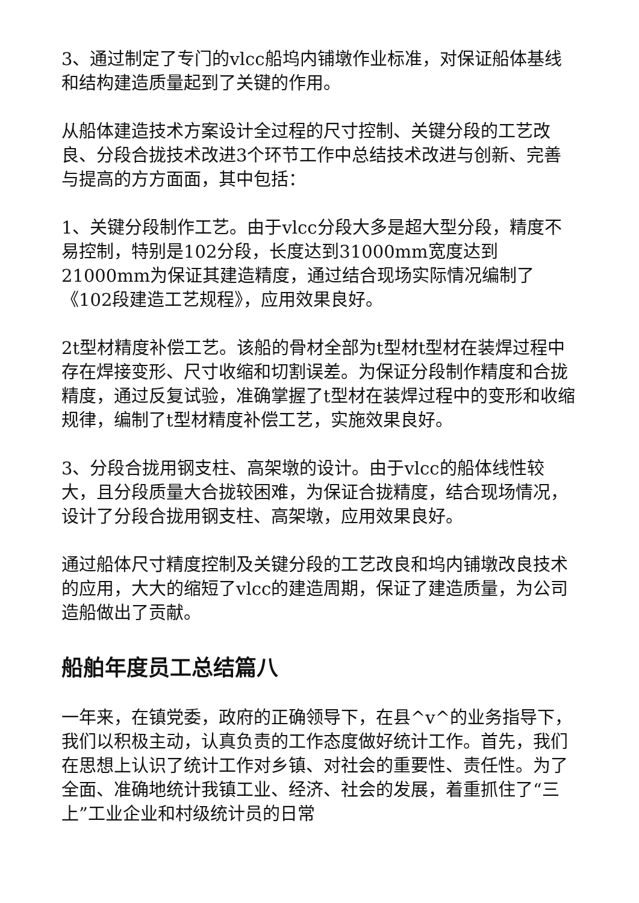3、通过制定了专门的vlcc船坞内铺墩作业标准，对保证船体基线和结构建造质量起到了关键的作用。
从船体建造技术方案设计全过程的尺寸控制、关键分段的工艺改良、分段合拢技术改进3个环节工作中总结技术改进与创新、完善与提高的方方面面，其中包括：
1、关键分段制作工艺。由于vlcc分段大多是超大型分段，精度不易控制，特别是102分段，长度达到31000mm宽度达到21000mm为保证其建造精度，通过结合现场实际情况编制了《102段建造工艺规程》，应用效果良好。
2t型材精度补偿工艺。该船的骨材全部为t型材t型材在装焊过程中存在焊接变形、尺寸收缩和切割误差。为保证分段制作精度和合拢精度，通过反复试验，准确掌握了t型材在装焊过程中的变形和收缩规律，编制了t型材精度补偿工艺，实施效果良好。
3、分段合拢用钢支柱、高架墩的设计。由于vlcc的船体线性较大，且分段质量大合拢较困难，为保证合拢精度，结合现场情况，设计了分段合拢用钢支柱、高架墩，应用效果良好。
通过船体尺寸精度控制及关键分段的工艺改良和坞内铺墩改良技术的应用，大大的缩短了vlcc的建造周期，保证了建造质量，为公司造船做出了贡献。
船舶年度员工总结篇八
一年来，在镇党委，政府的正确领导下，在县^v^的业务指导下，我们以积极主动，认真负责的工作态度做好统计工作。首先，我们在思想上认识了统计工作对乡镇、对社会的重要性、责任性。为了全面、准确地统计我镇工业、经济、社会的发展，着重抓住了“三上”工业企业和村级统计员的日常